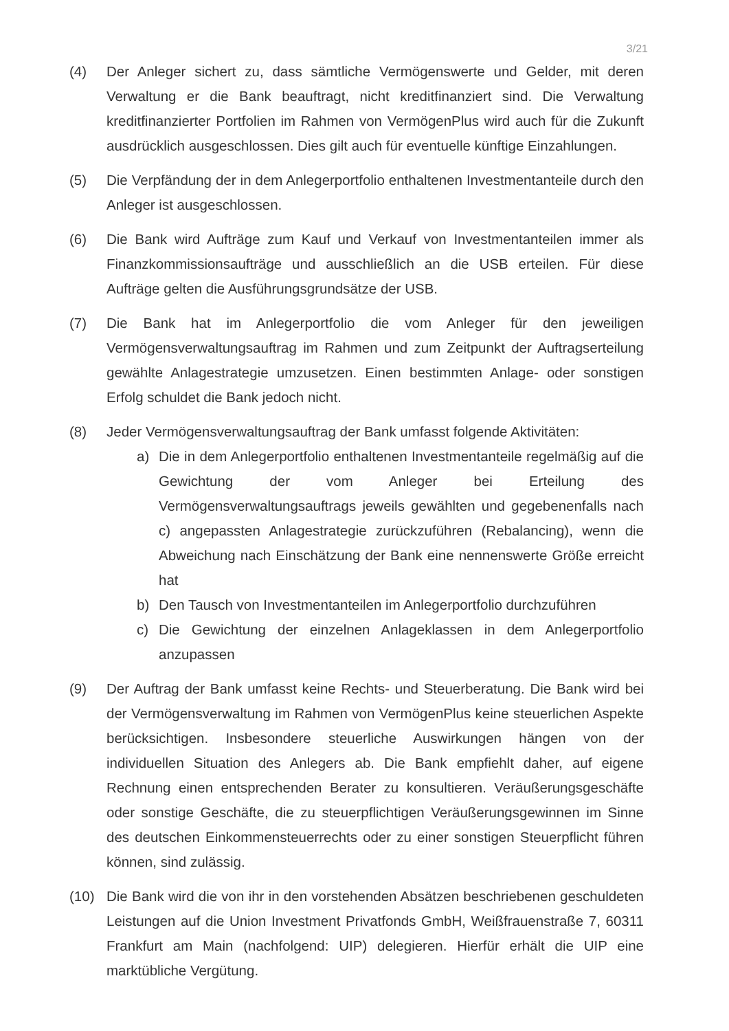3/21
(4) Der Anleger sichert zu, dass sämtliche Vermögenswerte und Gelder, mit deren Verwaltung er die Bank beauftragt, nicht kreditfinanziert sind. Die Verwaltung kreditfinanzierter Portfolien im Rahmen von VermögenPlus wird auch für die Zukunft ausdrücklich ausgeschlossen. Dies gilt auch für eventuelle künftige Einzahlungen.
(5) Die Verpfändung der in dem Anlegerportfolio enthaltenen Investmentanteile durch den Anleger ist ausgeschlossen.
(6) Die Bank wird Aufträge zum Kauf und Verkauf von Investmentanteilen immer als Finanzkommissionsaufträge und ausschließlich an die USB erteilen. Für diese Aufträge gelten die Ausführungsgrundsätze der USB.
(7) Die Bank hat im Anlegerportfolio die vom Anleger für den jeweiligen Vermögensverwaltungsauftrag im Rahmen und zum Zeitpunkt der Auftragserteilung gewählte Anlagestrategie umzusetzen. Einen bestimmten Anlage- oder sonstigen Erfolg schuldet die Bank jedoch nicht.
(8) Jeder Vermögensverwaltungsauftrag der Bank umfasst folgende Aktivitäten:
a) Die in dem Anlegerportfolio enthaltenen Investmentanteile regelmäßig auf die Gewichtung der vom Anleger bei Erteilung des Vermögensverwaltungsauftrags jeweils gewählten und gegebenenfalls nach c) angepassten Anlagestrategie zurückzuführen (Rebalancing), wenn die Abweichung nach Einschätzung der Bank eine nennenswerte Größe erreicht hat
b) Den Tausch von Investmentanteilen im Anlegerportfolio durchzuführen
c) Die Gewichtung der einzelnen Anlageklassen in dem Anlegerportfolio anzupassen
(9) Der Auftrag der Bank umfasst keine Rechts- und Steuerberatung. Die Bank wird bei der Vermögensverwaltung im Rahmen von VermögenPlus keine steuerlichen Aspekte berücksichtigen. Insbesondere steuerliche Auswirkungen hängen von der individuellen Situation des Anlegers ab. Die Bank empfiehlt daher, auf eigene Rechnung einen entsprechenden Berater zu konsultieren. Veräußerungsgeschäfte oder sonstige Geschäfte, die zu steuerpflichtigen Veräußerungsgewinnen im Sinne des deutschen Einkommensteuerrechts oder zu einer sonstigen Steuerpflicht führen können, sind zulässig.
(10) Die Bank wird die von ihr in den vorstehenden Absätzen beschriebenen geschuldeten Leistungen auf die Union Investment Privatfonds GmbH, Weißfrauenstraße 7, 60311 Frankfurt am Main (nachfolgend: UIP) delegieren. Hierfür erhält die UIP eine marktübliche Vergütung.